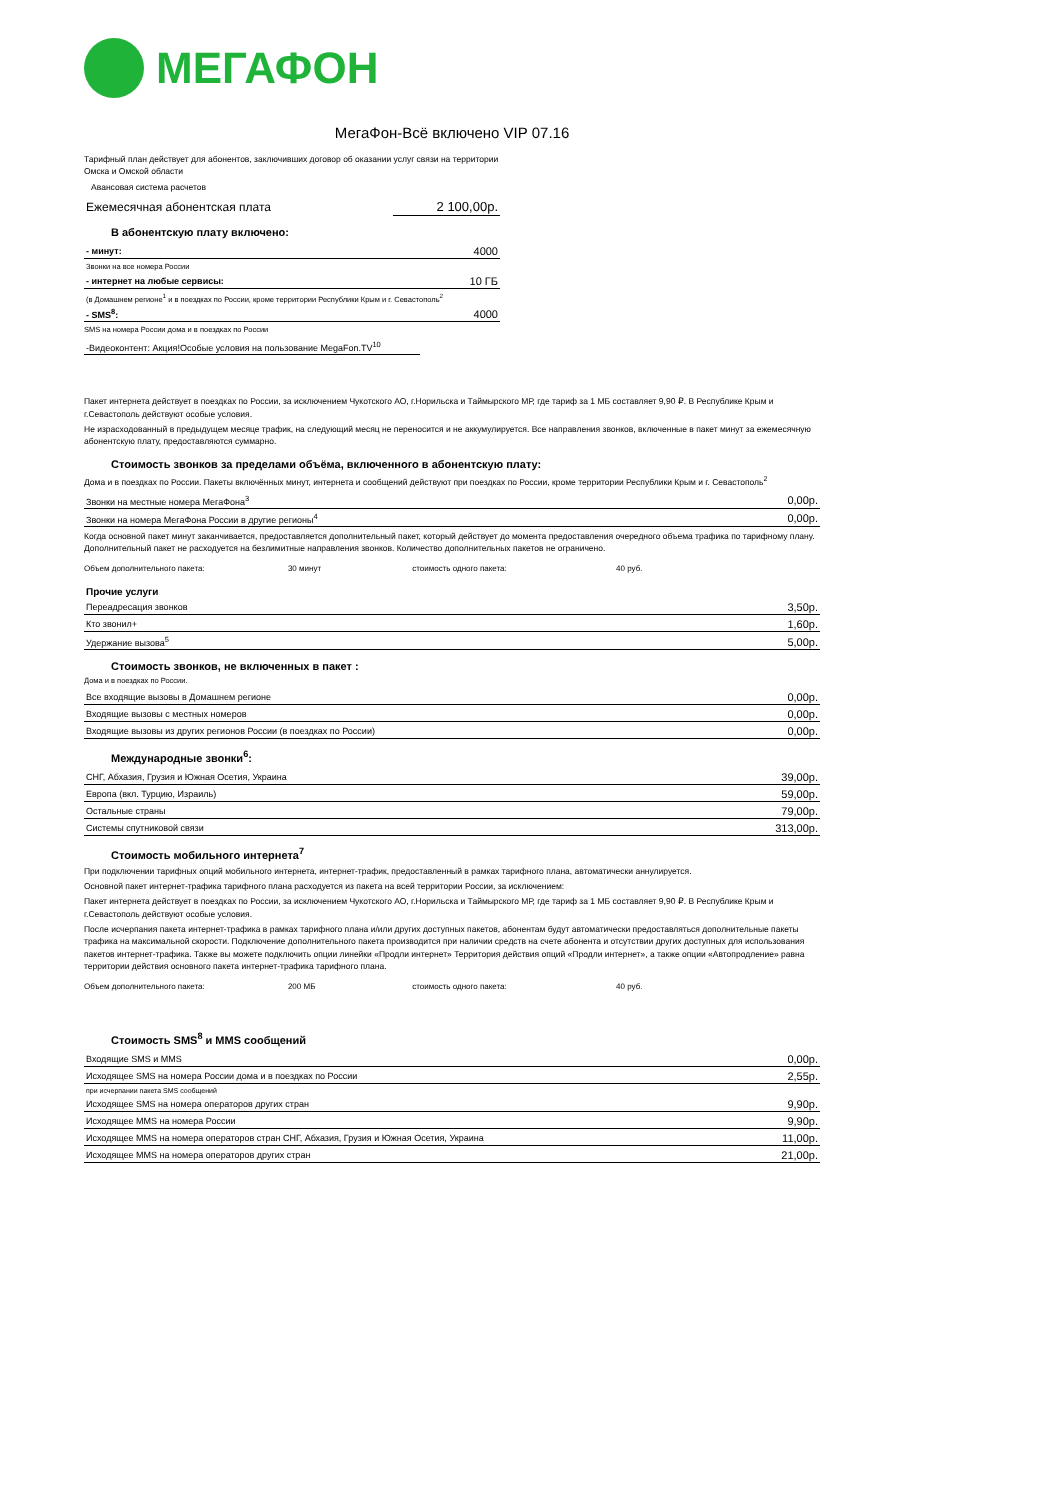МЕГАФОН
МегаФон-Всё включено VIP 07.16
Тарифный план действует для абонентов, заключивших договор об оказании услуг связи на территории
Омска и Омской области
Авансовая система расчетов
| Ежемесячная абонентская плата | 2 100,00р. |
В абонентскую плату включено:
| - минут: | 4000 |
| Звонки на все номера России | |
| - интернет на любые сервисы: | 10 ГБ |
| (в Домашнем регионе<sup>1</sup> и в поездках по России, кроме территории Республики Крым и г. Севастополь<sup>2</sup> | |
| - SMS<sup>8</sup>: | 4000 |
SMS на номера России дома и в поездках по России
| -Видеоконтент: Акция!Особые условия на пользование MegaFon.TV<sup>10</sup> |
Пакет интернета действует в поездках по России, за исключением Чукотского АО, г.Норильска и Таймырского МР, где тариф за 1 МБ составляет 9,90 ₽. В Республике Крым и г.Севастополь действуют особые условия.
Не израсходованный в предыдущем месяце трафик, на следующий месяц не переносится и не аккумулируется. Все направления звонков, включенные в пакет минут за ежемесячную абонентскую плату, предоставляются суммарно.
Стоимость звонков за пределами объёма, включенного в абонентскую плату:
Дома и в поездках по России. Пакеты включённых минут, интернета и сообщений действуют при поездках по России, кроме территории Республики Крым и г. Севастополь<sup>2</sup>
| Звонки на местные номера МегаФона<sup>3</sup> | 0,00р. |
| Звонки на номера МегаФона России в другие регионы<sup>4</sup> | 0,00р. |
Когда основной пакет минут заканчивается, предоставляется дополнительный пакет, который действует до момента предоставления очередного объема трафика по тарифному плану. Дополнительный пакет не расходуется на безлимитные направления звонков. Количество дополнительных пакетов не ограничено.
Объем дополнительного пакета: 30 минут стоимость одного пакета: 40 руб.
| Прочие услуги | |
| Переадресация звонков | 3,50р. |
| Кто звонил+ | 1,60р. |
| Удержание вызова<sup>5</sup> | 5,00р. |
Стоимость звонков, не включенных в пакет :
Дома и в поездках по России.
| Все входящие вызовы в Домашнем регионе | 0,00р. |
| Входящие вызовы с местных номеров | 0,00р. |
| Входящие вызовы из других регионов России (в поездках по России) | 0,00р. |
Международные звонки<sup>6</sup>:
| СНГ, Абхазия, Грузия и Южная Осетия, Украина | 39,00р. |
| Европа (вкл. Турцию, Израиль) | 59,00р. |
| Остальные страны | 79,00р. |
| Системы спутниковой связи | 313,00р. |
Стоимость мобильного интернета<sup>7</sup>
При подключении тарифных опций мобильного интернета, интернет-трафик, предоставленный в рамках тарифного плана, автоматически аннулируется.
Основной пакет интернет-трафика тарифного плана расходуется из пакета на всей территории России, за исключением:
Пакет интернета действует в поездках по России, за исключением Чукотского АО, г.Норильска и Таймырского МР, где тариф за 1 МБ составляет 9,90 ₽. В Республике Крым и г.Севастополь действуют особые условия.
После исчерпания пакета интернет-трафика в рамках тарифного плана и/или других доступных пакетов, абонентам будут автоматически предоставляться дополнительные пакеты трафика на максимальной скорости. Подключение дополнительного пакета производится при наличии средств на счете абонента и отсутствии других доступных для использования пакетов интернет-трафика. Также вы можете подключить опции линейки «Продли интернет» Территория действия опций «Продли интернет», а также опции «Автопродление» равна территории действия основного пакета интернет-трафика тарифного плана.
Объем дополнительного пакета: 200 МБ стоимость одного пакета: 40 руб.
Стоимость SMS<sup>8</sup> и MMS сообщений
| Входящие SMS и MMS | 0,00р. |
| Исходящее SMS на номера России дома и в поездках по России | 2,55р. |
| при исчерпании пакета SMS сообщений | |
| Исходящее SMS на номера операторов других стран | 9,90р. |
| Исходящее MMS на номера России | 9,90р. |
| Исходящее MMS на номера операторов стран СНГ, Абхазия, Грузия и Южная Осетия, Украина | 11,00р. |
| Исходящее MMS на номера операторов других стран | 21,00р. |